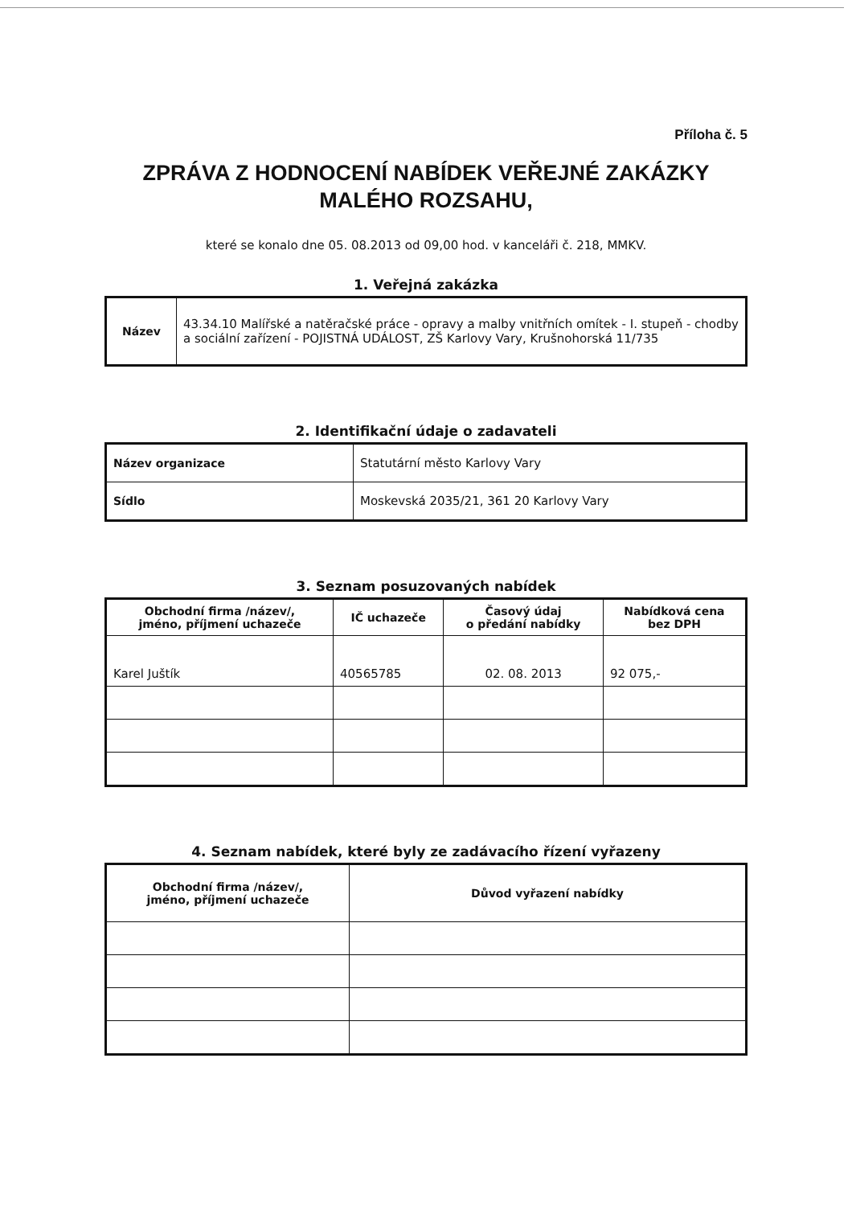Příloha č. 5
ZPRÁVA Z HODNOCENÍ NABÍDEK VEŘEJNÉ ZAKÁZKY MALÉHO ROZSAHU,
které se konalo dne 05. 08.2013 od 09,00 hod. v kanceláři č. 218, MMKV.
1. Veřejná zakázka
| Název | 43.34.10 Malířské a natěračské práce - opravy a malby vnitřních omítek - I. stupeň - chodby a sociální zařízení - POJISTNÁ UDÁLOST, ZŠ Karlovy Vary, Krušnohorská 11/735 |
2. Identifikační údaje o zadavateli
| Název organizace | Statutární město Karlovy Vary |
| Sídlo | Moskevská 2035/21, 361 20 Karlovy Vary |
3. Seznam posuzovaných nabídek
| Obchodní firma /název/, jméno, příjmení uchazeče | IČ uchazeče | Časový údaj o předání nabídky | Nabídková cena bez DPH |
| --- | --- | --- | --- |
| Karel Juštík | 40565785 | 02. 08. 2013 | 92 075,- |
4. Seznam nabídek, které byly ze zadávacího řízení vyřazeny
| Obchodní firma /název/, jméno, příjmení uchazeče | Důvod vyřazení nabídky |
| --- | --- |